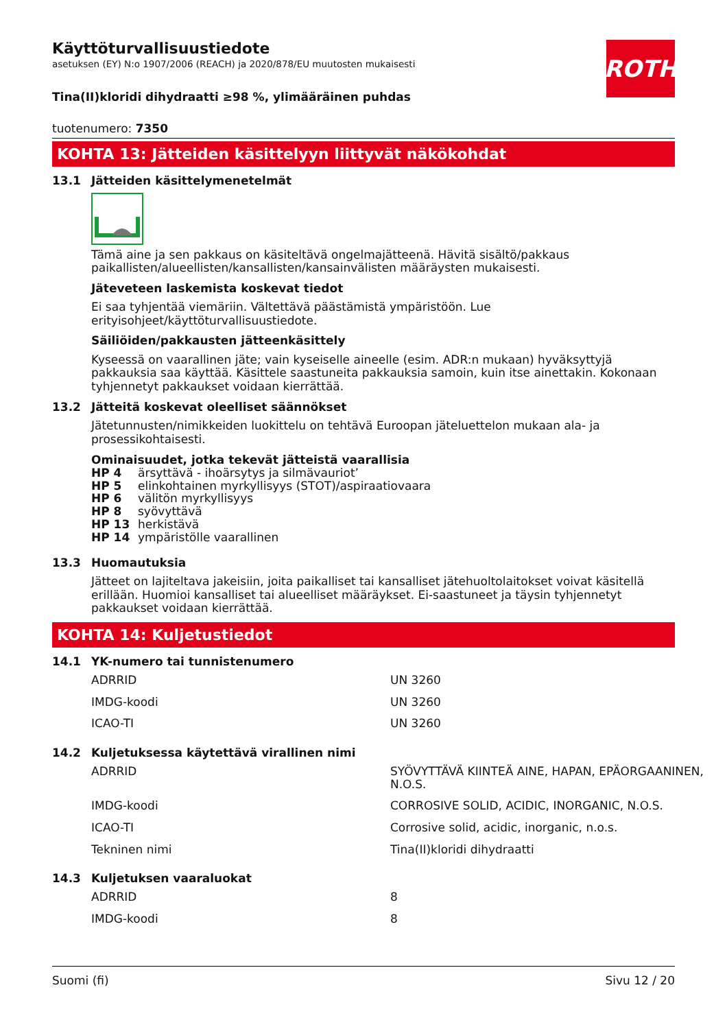ROTH
Käyttöturvallisuustiedote
asetuksen (EY) N:o 1907/2006 (REACH) ja 2020/878/EU muutosten mukaisesti
Tina(II)kloridi dihydraatti ≥98 %, ylimääräinen puhdas
tuotenumero: 7350
KOHTA 13: Jätteiden käsittelyyn liittyvät näkökohdat
13.1 Jätteiden käsittelymenetelmät
Tämä aine ja sen pakkaus on käsiteltävä ongelmajätteenä. Hävitä sisältö/pakkaus paikallisten/alueel­listen/kansallisten/kansainvälisten määräysten mukaisesti.
Jäteveteen laskemista koskevat tiedot
Ei saa tyhjentää viemäriin. Vältettävä päästämistä ympäristöön. Lue erityisohjeet/käyttöturvallisuus­tiedote.
Säiliöiden/pakkausten jätteenkäsittely
Kyseessä on vaarallinen jäte; vain kyseiselle aineelle (esim. ADR:n mukaan) hyväksyttyjä pakkauksia saa käyttää. Käsittele saastuneita pakkauksia samoin, kuin itse ainettakin. Kokonaan tyhjennetyt pak­kaukset voidaan kierrättää.
13.2 Jätteitä koskevat oleelliset säännökset
Jätetunnusten/nimikkeiden luokittelu on tehtävä Euroopan jäteluettelon mukaan ala- ja prosessikoh­taisesti.
Ominaisuudet, jotka tekevät jätteistä vaarallisia
| HP 4 | ärsyttävä - ihoärsytys ja silmävauriot’ |
| HP 5 | elinkohtainen myrkyllisyys (STOT)/aspiraatiovaara |
| HP 6 | välitön myrkyllisyys |
| HP 8 | syövyttävä |
| HP 13 | herkistävä |
| HP 14 | ympäristölle vaarallinen |
13.3 Huomautuksia
Jätteet on lajiteltava jakeisiin, joita paikalliset tai kansalliset jätehuoltolaitokset voivat käsitellä erillään. Huomioi kansalliset tai alueelliset määräykset. Ei-saastuneet ja täysin tyhjennetyt pakkaukset voidaan kierrättää.
KOHTA 14: Kuljetustiedot
14.1 YK-numero tai tunnistenumero
| ADRRID | UN 3260 |
| IMDG-koodi | UN 3260 |
| ICAO-TI | UN 3260 |
14.2 Kuljetuksessa käytettävä virallinen nimi
| ADRRID | SYÖVYTTÄVÄ KIINTEÄ AINE, HAPAN, EPÄORGAA­NINEN, N.O.S. |
| IMDG-koodi | CORROSIVE SOLID, ACIDIC, INORGANIC, N.O.S. |
| ICAO-TI | Corrosive solid, acidic, inorganic, n.o.s. |
| Tekninen nimi | Tina(II)kloridi dihydraatti |
14.3 Kuljetuksen vaaraluokat
| ADRRID | 8 |
| IMDG-koodi | 8 |
Suomi (fi) Sivu 12 / 20